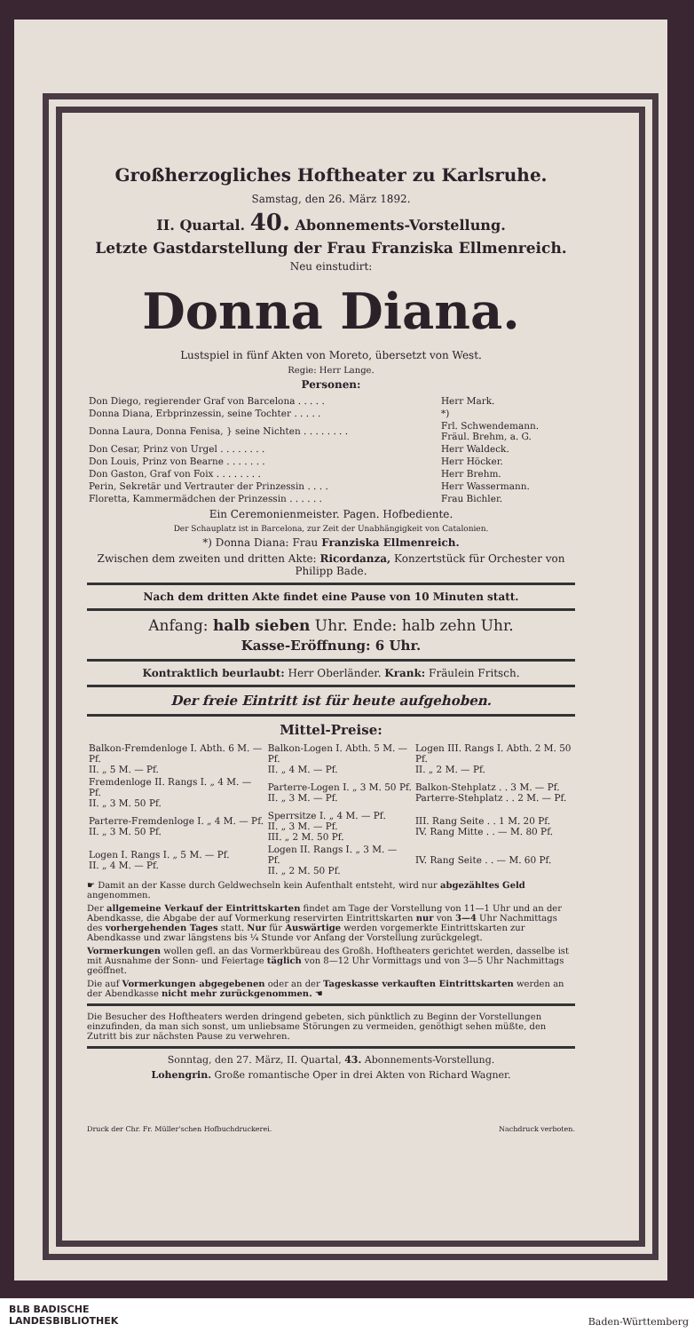Großherzogliches Hoftheater zu Karlsruhe.
Samstag, den 26. März 1892.
II. Quartal. 40. Abonnements-Vorstellung.
Letzte Gastdarstellung der Frau Franziska Ellmenreich.
Neu einstudirt:
Donna Diana.
Lustspiel in fünf Akten von Moreto, übersetzt von West.
Regie: Herr Lange.
Personen:
| Don Diego, regierender Graf von Barcelona . . . . . | Herr Mark. |
| Donna Diana, Erbprinzessin, seine Tochter . . . . . | *) |
| Donna Laura, Donna Fenisa, } seine Nichten . . . . . . . . | Frl. Schwendemann. Fräul. Brehm, a. G. |
| Don Cesar, Prinz von Urgel . . . . . . . . | Herr Waldeck. |
| Don Louis, Prinz von Bearne . . . . . . . | Herr Höcker. |
| Don Gaston, Graf von Foix . . . . . . . . | Herr Brehm. |
| Perin, Sekretär und Vertrauter der Prinzessin . . . . | Herr Wassermann. |
| Floretta, Kammermädchen der Prinzessin . . . . . . | Frau Bichler. |
Ein Ceremonienmeister. Pagen. Hofbediente.
Der Schauplatz ist in Barcelona, zur Zeit der Unabhängigkeit von Catalonien.
*) Donna Diana: Frau Franziska Ellmenreich.
Zwischen dem zweiten und dritten Akte: Ricordanza, Konzertstück für Orchester von Philipp Bade.
Nach dem dritten Akte findet eine Pause von 10 Minuten statt.
Anfang: halb sieben Uhr. Ende: halb zehn Uhr.
Kasse-Eröffnung: 6 Uhr.
Kontraktlich beurlaubt: Herr Oberländer. Krank: Fräulein Fritsch.
Der freie Eintritt ist für heute aufgehoben.
Mittel-Preise:
| Balkon-Fremdenloge I. Abth. 6 M. — Pf. II. „ 5 M. — Pf. | Balkon-Logen I. Abth. 5 M. — Pf. II. „ 4 M. — Pf. | Logen III. Rangs I. Abth. 2 M. 50 Pf. II. „ 2 M. — Pf. |
| Fremdenloge II. Rangs I. „ 4 M. — Pf. II. „ 3 M. 50 Pf. | Parterre-Logen I. „ 3 M. 50 Pf. II. „ 3 M. — Pf. | Balkon-Stehplatz . . 3 M. — Pf. Parterre-Stehplatz . . 2 M. — Pf. |
| Parterre-Fremdenloge I. „ 4 M. — Pf. II. „ 3 M. 50 Pf. | Sperrsitze I. „ 4 M. — Pf. II. „ 3 M. — Pf. III. „ 2 M. 50 Pf. | III. Rang Seite . . 1 M. 20 Pf. IV. Rang Mitte . . — M. 80 Pf. |
| Logen I. Rangs I. „ 5 M. — Pf. II. „ 4 M. — Pf. | Logen II. Rangs I. „ 3 M. — Pf. II. „ 2 M. 50 Pf. | IV. Rang Seite . . — M. 60 Pf. |
☛ Damit an der Kasse durch Geldwechseln kein Aufenthalt entsteht, wird nur abgezähltes Geld angenommen.
Der allgemeine Verkauf der Eintrittskarten findet am Tage der Vorstellung von 11—1 Uhr und an der Abendkasse, die Abgabe der auf Vormerkung reservirten Eintrittskarten nur von 3—4 Uhr Nachmittags des vorhergehenden Tages statt. Nur für Auswärtige werden vorgemerkte Eintrittskarten zur Abendkasse und zwar längstens bis ¼ Stunde vor Anfang der Vorstellung zurückgelegt.
Vormerkungen wollen gefl. an das Vormerkbüreau des Großh. Hoftheaters gerichtet werden, dasselbe ist mit Ausnahme der Sonn- und Feiertage täglich von 8—12 Uhr Vormittags und von 3—5 Uhr Nachmittags geöffnet.
Die auf Vormerkungen abgegebenen oder an der Tageskasse verkauften Eintrittskarten werden an der Abendkasse nicht mehr zurückgenommen. ☚
Die Besucher des Hoftheaters werden dringend gebeten, sich pünktlich zu Beginn der Vorstellungen einzufinden, da man sich sonst, um unliebsame Störungen zu vermeiden, genöthigt sehen müßte, den Zutritt bis zur nächsten Pause zu verwehren.
Sonntag, den 27. März, II. Quartal, 43. Abonnements-Vorstellung.
Lohengrin. Große romantische Oper in drei Akten von Richard Wagner.
Druck der Chr. Fr. Müller'schen Hofbuchdruckerei. Nachdruck verboten.
BLB BADISCHE
LANDESBIBLIOTHEK
Baden-Württemberg